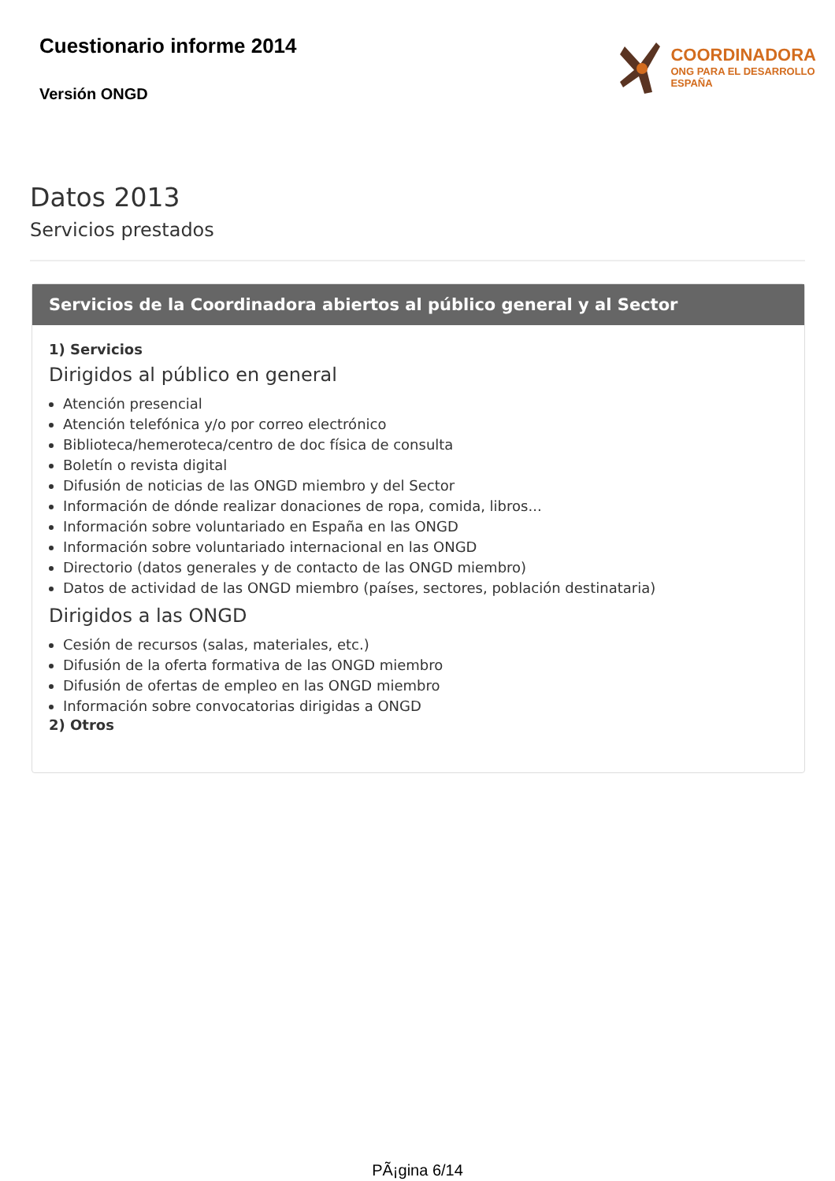Cuestionario informe 2014
Versión ONGD
COORDINADORA
ONG PARA EL DESARROLLO
ESPAÑA
Datos 2013
Servicios prestados
Servicios de la Coordinadora abiertos al público general y al Sector
1) Servicios
Dirigidos al público en general
Atención presencial
Atención telefónica y/o por correo electrónico
Biblioteca/hemeroteca/centro de doc física de consulta
Boletín o revista digital
Difusión de noticias de las ONGD miembro y del Sector
Información de dónde realizar donaciones de ropa, comida, libros...
Información sobre voluntariado en España en las ONGD
Información sobre voluntariado internacional en las ONGD
Directorio (datos generales y de contacto de las ONGD miembro)
Datos de actividad de las ONGD miembro (países, sectores, población destinataria)
Dirigidos a las ONGD
Cesión de recursos (salas, materiales, etc.)
Difusión de la oferta formativa de las ONGD miembro
Difusión de ofertas de empleo en las ONGD miembro
Información sobre convocatorias dirigidas a ONGD
2) Otros
PÃ¡gina 6/14